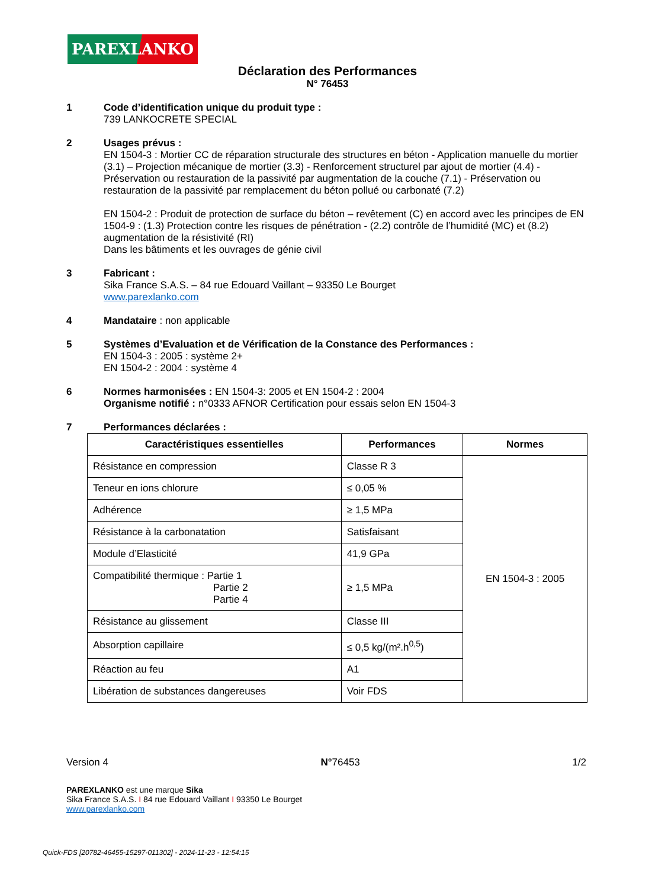PAREXLANKO
Déclaration des Performances
N° 76453
1 Code d’identification unique du produit type :
739 LANKOCRETE SPECIAL
2 Usages prévus :
EN 1504-3 : Mortier CC de réparation structurale des structures en béton - Application manuelle du mortier (3.1) – Projection mécanique de mortier (3.3) - Renforcement structurel par ajout de mortier (4.4) - Préservation ou restauration de la passivité par augmentation de la couche (7.1) - Préservation ou restauration de la passivité par remplacement du béton pollué ou carbonaté (7.2)
EN 1504-2 : Produit de protection de surface du béton – revêtement (C) en accord avec les principes de EN 1504-9 : (1.3) Protection contre les risques de pénétration - (2.2) contrôle de l’humidité (MC) et (8.2) augmentation de la résistivité (RI)
Dans les bâtiments et les ouvrages de génie civil
3 Fabricant :
Sika France S.A.S. – 84 rue Edouard Vaillant – 93350 Le Bourget
www.parexlanko.com
4 Mandataire : non applicable
5 Systèmes d’Evaluation et de Vérification de la Constance des Performances :
EN 1504-3 : 2005 : système 2+
EN 1504-2 : 2004 : système 4
6 Normes harmonisées : EN 1504-3: 2005 et EN 1504-2 : 2004
Organisme notifié : n°0333 AFNOR Certification pour essais selon EN 1504-3
7 Performances déclarées :
| Caractéristiques essentielles | Performances | Normes |
| --- | --- | --- |
| Résistance en compression | Classe R 3 | EN 1504-3 : 2005 |
| Teneur en ions chlorure | ≤ 0,05 % | |
| Adhérence | ≥ 1,5 MPa | |
| Résistance à la carbonatation | Satisfaisant | |
| Module d’Elasticité | 41,9 GPa | |
| Compatibilité thermique : Partie 1 Partie 2 Partie 4 | ≥ 1,5 MPa | |
| Résistance au glissement | Classe III | |
| Absorption capillaire | ≤ 0,5 kg/(m².h<sup>0,5</sup>) | |
| Réaction au feu | A1 | |
| Libération de substances dangereuses | Voir FDS | |
Version 4 N°76453 1/2
PAREXLANKO est une marque Sika
Sika France S.A.S. I 84 rue Edouard Vaillant I 93350 Le Bourget
www.parexlanko.com
Quick-FDS [20782-46455-15297-011302] - 2024-11-23 - 12:54:15